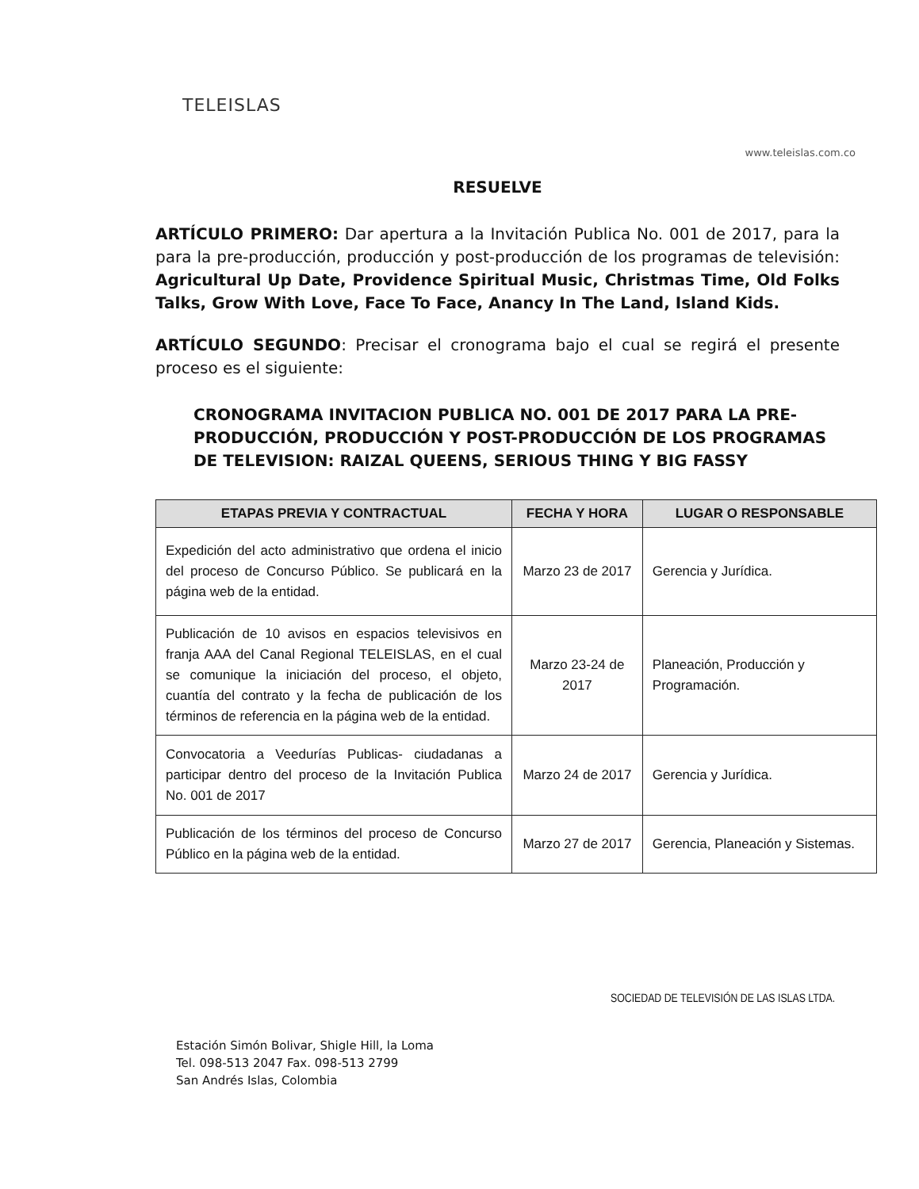TELEISLAS
www.teleislas.com.co
RESUELVE
ARTÍCULO PRIMERO: Dar apertura a la Invitación Publica No. 001 de 2017, para la para la pre-producción, producción y post-producción de los programas de televisión: Agricultural Up Date, Providence Spiritual Music, Christmas Time, Old Folks Talks, Grow With Love, Face To Face, Anancy In The Land, Island Kids.
ARTÍCULO SEGUNDO: Precisar el cronograma bajo el cual se regirá el presente proceso es el siguiente:
CRONOGRAMA INVITACION PUBLICA NO. 001 DE 2017 PARA LA PRE-PRODUCCIÓN, PRODUCCIÓN Y POST-PRODUCCIÓN DE LOS PROGRAMAS DE TELEVISION: RAIZAL QUEENS, SERIOUS THING Y BIG FASSY
| ETAPAS PREVIA Y CONTRACTUAL | FECHA Y HORA | LUGAR O RESPONSABLE |
| --- | --- | --- |
| Expedición del acto administrativo que ordena el inicio del proceso de Concurso Público. Se publicará en la página web de la entidad. | Marzo 23 de 2017 | Gerencia y Jurídica. |
| Publicación de 10 avisos en espacios televisivos en franja AAA del Canal Regional TELEISLAS, en el cual se comunique la iniciación del proceso, el objeto, cuantía del contrato y la fecha de publicación de los términos de referencia en la página web de la entidad. | Marzo 23-24 de 2017 | Planeación, Producción y Programación. |
| Convocatoria a Veedurías Publicas- ciudadanas a participar dentro del proceso de la Invitación Publica No. 001 de 2017 | Marzo 24 de 2017 | Gerencia y Jurídica. |
| Publicación de los términos del proceso de Concurso Público en la página web de la entidad. | Marzo 27 de 2017 | Gerencia, Planeación y Sistemas. |
SOCIEDAD DE TELEVISIÓN DE LAS ISLAS LTDA.
Estación Simón Bolivar, Shigle Hill, la Loma
Tel. 098-513 2047 Fax. 098-513 2799
San Andrés Islas, Colombia